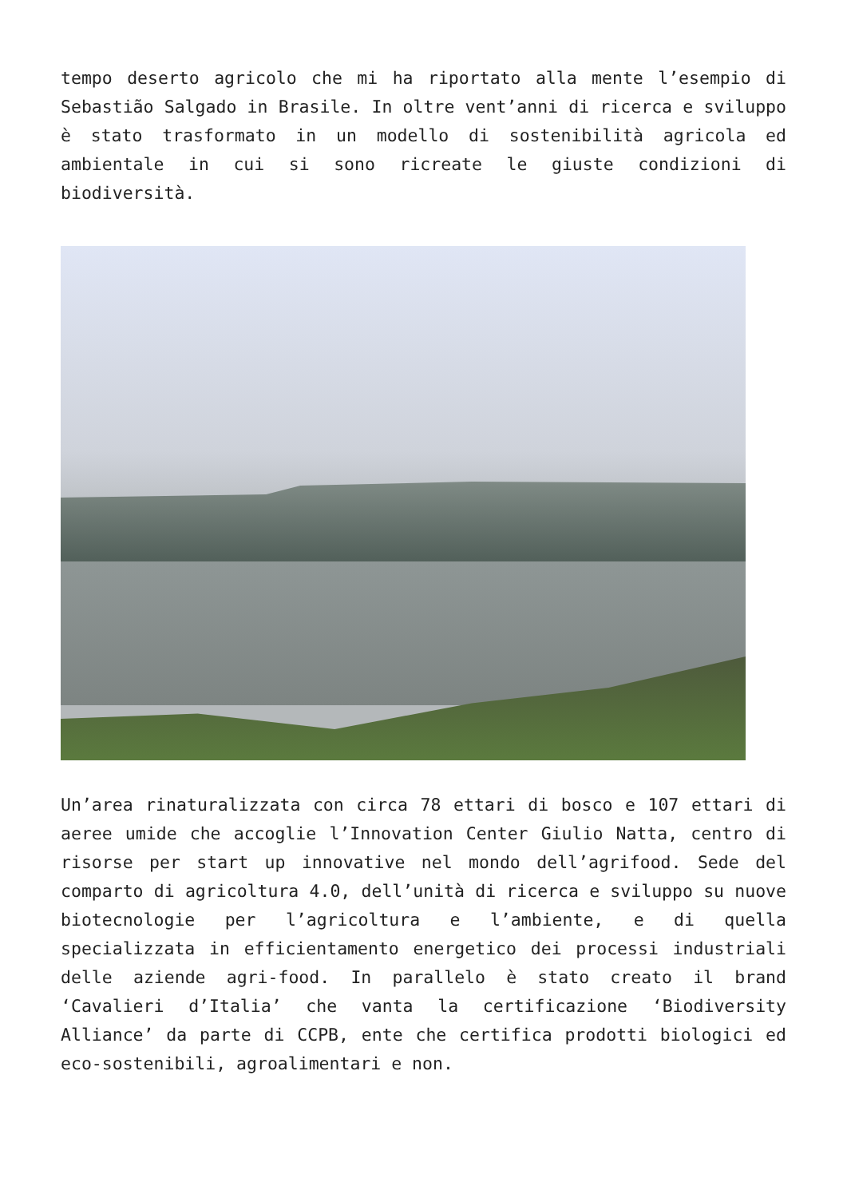tempo deserto agricolo che mi ha riportato alla mente l’esempio di Sebastião Salgado in Brasile. In oltre vent’anni di ricerca e sviluppo è stato trasformato in un modello di sostenibilità agricola ed ambientale in cui si sono ricreate le giuste condizioni di biodiversità.
Un’area rinaturalizzata con circa 78 ettari di bosco e 107 ettari di aeree umide che accoglie l’Innovation Center Giulio Natta, centro di risorse per start up innovative nel mondo dell’agrifood. Sede del comparto di agricoltura 4.0, dell’unità di ricerca e sviluppo su nuove biotecnologie per l’agricoltura e l’ambiente, e di quella specializzata in efficientamento energetico dei processi industriali delle aziende agri-food. In parallelo è stato creato il brand ‘Cavalieri d’Italia’ che vanta la certificazione ‘Biodiversity Alliance’ da parte di CCPB, ente che certifica prodotti biologici ed eco-sostenibili, agroalimentari e non.